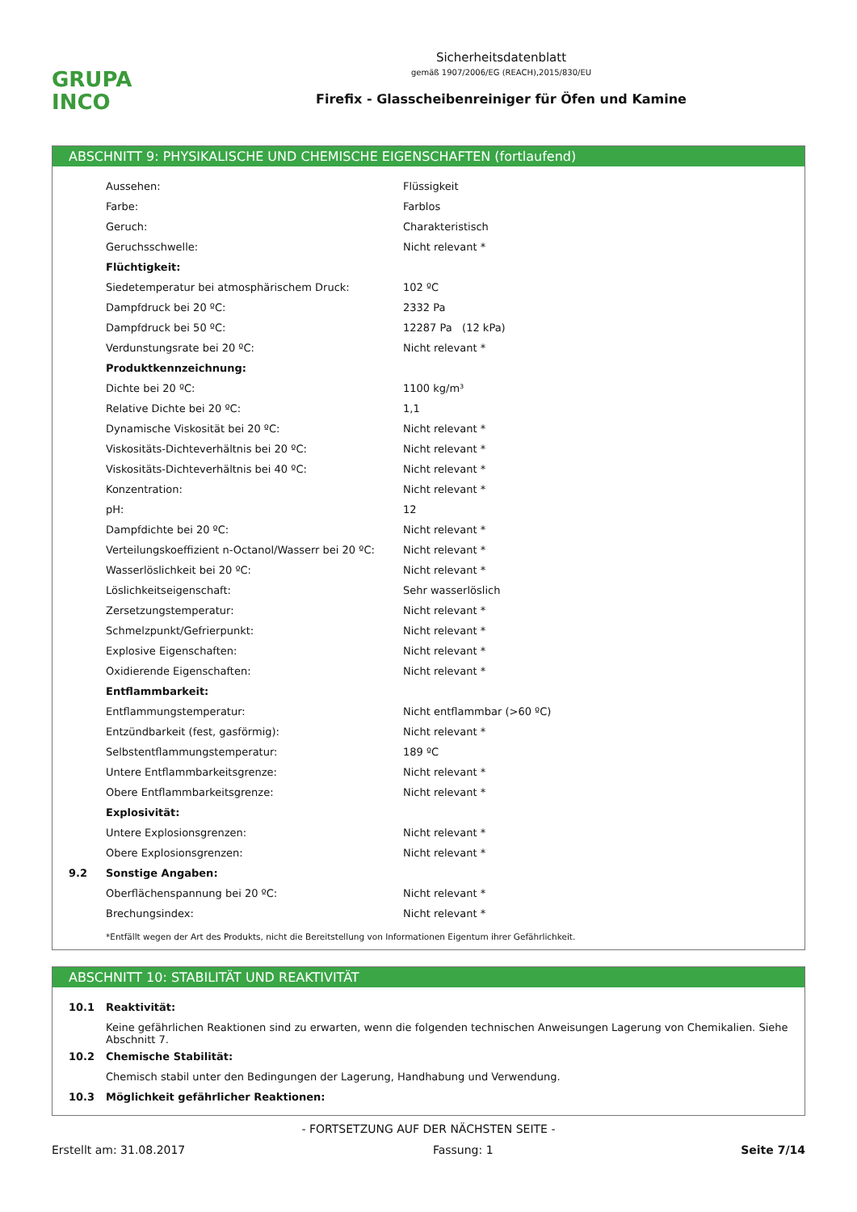GRUPA
INCO
Sicherheitsdatenblatt
gemäß 1907/2006/EG (REACH),2015/830/EU
Firefix - Glasscheibenreiniger für Öfen und Kamine
ABSCHNITT 9: PHYSIKALISCHE UND CHEMISCHE EIGENSCHAFTEN (fortlaufend)
| | Aussehen: | Flüssigkeit |
| | Farbe: | Farblos |
| | Geruch: | Charakteristisch |
| | Geruchsschwelle: | Nicht relevant * |
| | Flüchtigkeit: | |
| | Siedetemperatur bei atmosphärischem Druck: | 102 ºC |
| | Dampfdruck bei 20 ºC: | 2332 Pa |
| | Dampfdruck bei 50 ºC: | 12287 Pa (12 kPa) |
| | Verdunstungsrate bei 20 ºC: | Nicht relevant * |
| | Produktkennzeichnung: | |
| | Dichte bei 20 ºC: | 1100 kg/m³ |
| | Relative Dichte bei 20 ºC: | 1,1 |
| | Dynamische Viskosität bei 20 ºC: | Nicht relevant * |
| | Viskositäts-Dichteverhältnis bei 20 ºC: | Nicht relevant * |
| | Viskositäts-Dichteverhältnis bei 40 ºC: | Nicht relevant * |
| | Konzentration: | Nicht relevant * |
| | pH: | 12 |
| | Dampfdichte bei 20 ºC: | Nicht relevant * |
| | Verteilungskoeffizient n-Octanol/Wasserr bei 20 ºC: | Nicht relevant * |
| | Wasserlöslichkeit bei 20 ºC: | Nicht relevant * |
| | Löslichkeitseigenschaft: | Sehr wasserlöslich |
| | Zersetzungstemperatur: | Nicht relevant * |
| | Schmelzpunkt/Gefrierpunkt: | Nicht relevant * |
| | Explosive Eigenschaften: | Nicht relevant * |
| | Oxidierende Eigenschaften: | Nicht relevant * |
| | Entflammbarkeit: | |
| | Entflammungstemperatur: | Nicht entflammbar (>60 ºC) |
| | Entzündbarkeit (fest, gasförmig): | Nicht relevant * |
| | Selbstentflammungstemperatur: | 189 ºC |
| | Untere Entflammbarkeitsgrenze: | Nicht relevant * |
| | Obere Entflammbarkeitsgrenze: | Nicht relevant * |
| | Explosivität: | |
| | Untere Explosionsgrenzen: | Nicht relevant * |
| | Obere Explosionsgrenzen: | Nicht relevant * |
| 9.2 | Sonstige Angaben: | |
| | Oberflächenspannung bei 20 ºC: | Nicht relevant * |
| | Brechungsindex: | Nicht relevant * |
*Entfällt wegen der Art des Produkts, nicht die Bereitstellung von Informationen Eigentum ihrer Gefährlichkeit.
ABSCHNITT 10: STABILITÄT UND REAKTIVITÄT
| 10.1 | Reaktivität: |
| | Keine gefährlichen Reaktionen sind zu erwarten, wenn die folgenden technischen Anweisungen Lagerung von Chemikalien. Siehe Abschnitt 7. |
| 10.2 | Chemische Stabilität: |
| | Chemisch stabil unter den Bedingungen der Lagerung, Handhabung und Verwendung. |
| 10.3 | Möglichkeit gefährlicher Reaktionen: |
- FORTSETZUNG AUF DER NÄCHSTEN SEITE -
Erstellt am: 31.08.2017 Fassung: 1 Seite 7/14